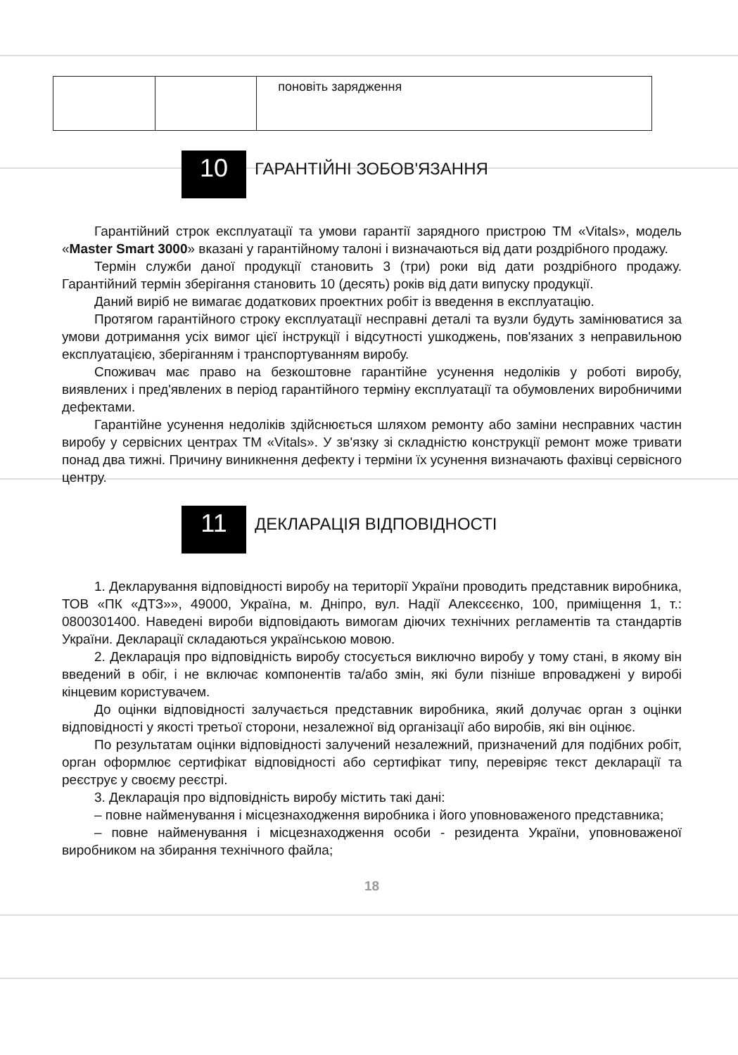| | | поновіть зарядження |
10
ГАРАНТІЙНІ ЗОБОВ'ЯЗАННЯ
Гарантійний строк експлуатації та умови гарантії зарядного пристрою ТМ «Vitals», модель «Master Smart 3000» вказані у гарантійному талоні і визначаються від дати роздрібного продажу.
Термін служби даної продукції становить 3 (три) роки від дати роздрібного продажу. Гарантійний термін зберігання становить 10 (десять) років від дати випуску продукції.
Даний виріб не вимагає додаткових проектних робіт із введення в експлуатацію.
Протягом гарантійного строку експлуатації несправні деталі та вузли будуть замінюватися за умови дотримання усіх вимог цієї інструкції і відсутності ушкоджень, пов'язаних з неправильною експлуатацією, зберіганням і транспортуванням виробу.
Споживач має право на безкоштовне гарантійне усунення недоліків у роботі виробу, виявлених і пред'явлених в період гарантійного терміну експлуатації та обумовлених виробничими дефектами.
Гарантійне усунення недоліків здійснюється шляхом ремонту або заміни несправних частин виробу у сервісних центрах ТМ «Vitals». У зв'язку зі складністю конструкції ремонт може тривати понад два тижні. Причину виникнення дефекту і терміни їх усунення визначають фахівці сервісного центру.
11
ДЕКЛАРАЦІЯ ВІДПОВІДНОСТІ
1. Декларування відповідності виробу на території України проводить представник виробника, ТОВ «ПК «ДТЗ»», 49000, Україна, м. Дніпро, вул. Надії Алексєєнко, 100, приміщення 1, т.: 0800301400. Наведені вироби відповідають вимогам діючих технічних регламентів та стандартів України. Декларації складаються українською мовою.
2. Декларація про відповідність виробу стосується виключно виробу у тому стані, в якому він введений в обіг, і не включає компонентів та/або змін, які були пізніше впроваджені у виробі кінцевим користувачем.
До оцінки відповідності залучається представник виробника, який долучає орган з оцінки відповідності у якості третьої сторони, незалежної від організації або виробів, які він оцінює.
По результатам оцінки відповідності залучений незалежний, призначений для подібних робіт, орган оформлює сертифікат відповідності або сертифікат типу, перевіряє текст декларації та реєструє у своєму реєстрі.
3. Декларація про відповідність виробу містить такі дані:
– повне найменування і місцезнаходження виробника і його уповноваженого представника;
– повне найменування і місцезнаходження особи - резидента України, уповноваженої виробником на збирання технічного файла;
18